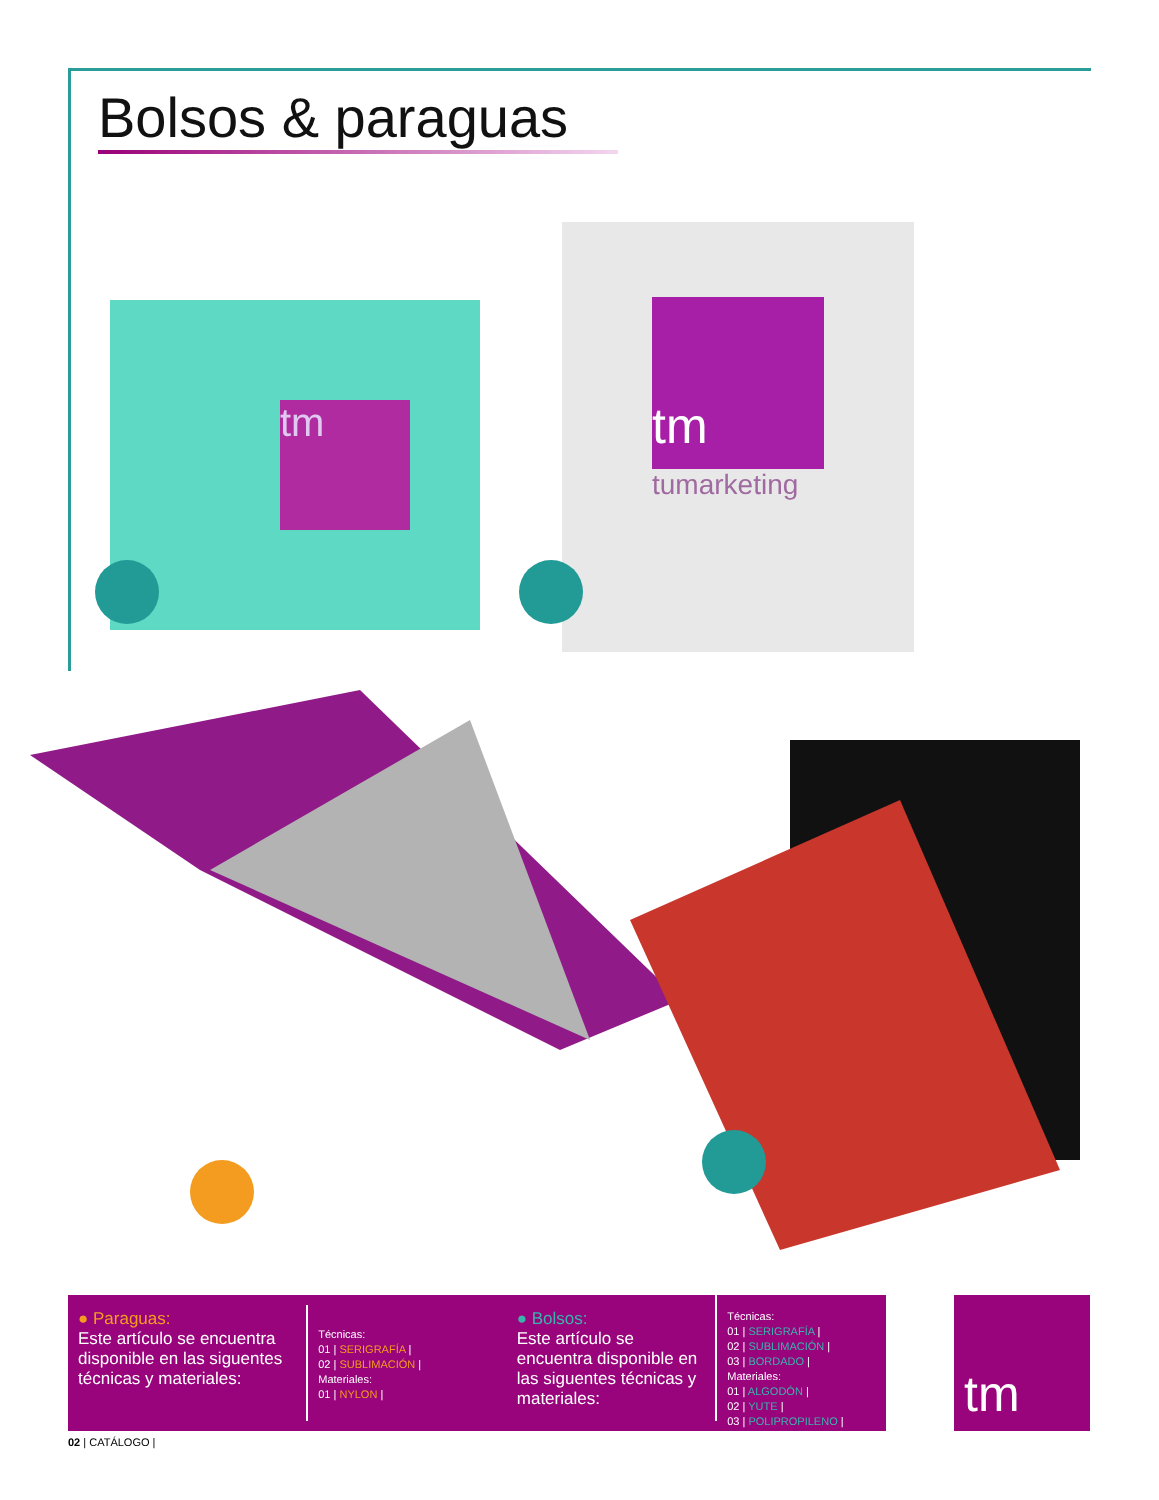Bolsos & paraguas
tm
tm
tumarketing
● Paraguas:
Este artículo se encuentra disponible en las siguentes técnicas y materiales:
Técnicas:
01 | SERIGRAFÍA |
02 | SUBLIMACIÓN |
Materiales:
01 | NYLON |
● Bolsos:
Este artículo se encuentra disponible en las siguentes técnicas y materiales:
Técnicas:
01 | SERIGRAFÍA |
02 | SUBLIMACIÓN |
03 | BORDADO |
Materiales:
01 | ALGODÓN |
02 | YUTE |
03 | POLIPROPILENO |
tm
02 | CATÁLOGO |